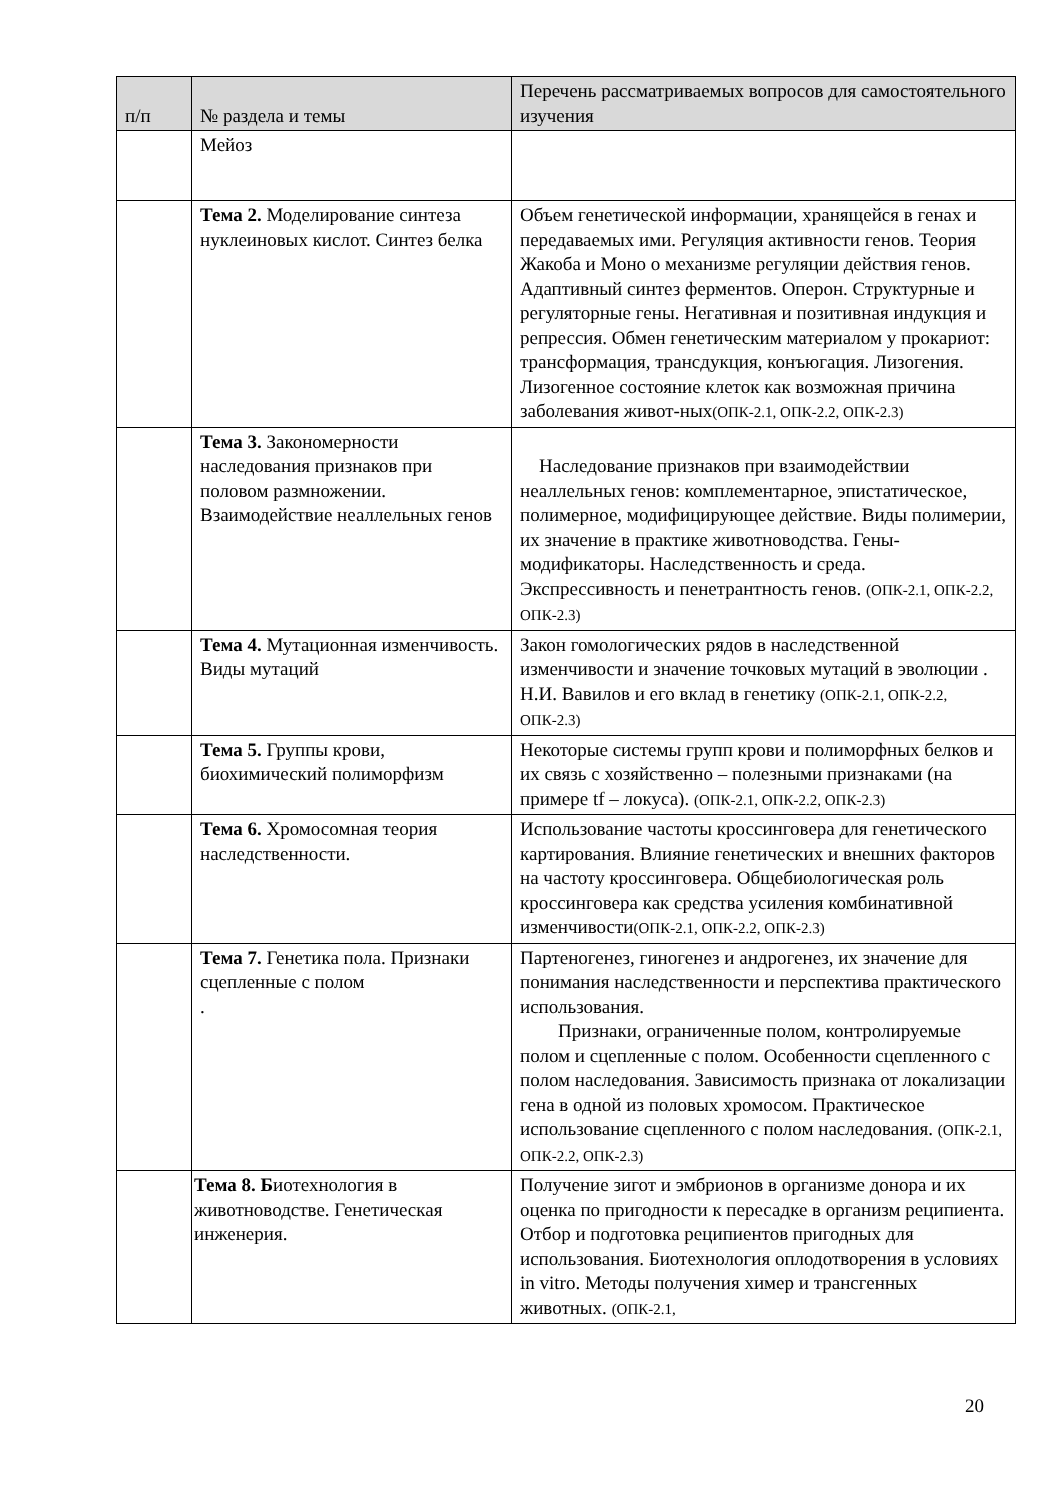| п/п | № раздела и темы | Перечень рассматриваемых вопросов для самостоятельного изучения |
| --- | --- | --- |
| | Мейоз | |
| | Тема 2. Моделирование синтеза нуклеиновых кислот. Синтез белка | Объем генетической информации, хранящейся в генах и передаваемых ими. Регуляция активности генов. Теория Жакоба и Моно о механизме регуляции действия генов. Адаптивный синтез ферментов. Оперон. Структурные и регуляторные гены. Негативная и позитивная индукция и репрессия. Обмен генетическим материалом у прокариот: трансформация, трансдукция, конъюгация. Лизогения. Лизогенное состояние клеток как возможная причина заболевания живот-ных (ОПК-2.1, ОПК-2.2, ОПК-2.3) |
| | Тема 3. Закономерности наследования признаков при половом размножении. Взаимодействие неаллельных генов | Наследование признаков при взаимодействии неаллельных генов: комплементарное, эпистатическое, полимерное, модифицирующее действие. Виды полимерии, их значение в практике животноводства. Гены-модификаторы. Наследственность и среда. Экспрессивность и пенетрантность генов. (ОПК-2.1, ОПК-2.2, ОПК-2.3) |
| | Тема 4. Мутационная изменчивость. Виды мутаций | Закон гомологических рядов в наследственной изменчивости и значение точковых мутаций в эволюции . Н.И. Вавилов и его вклад в генетику (ОПК-2.1, ОПК-2.2, ОПК-2.3) |
| | Тема 5. Группы крови, биохимический полиморфизм | Некоторые системы групп крови и полиморфных белков и их связь с хозяйственно – полезными признаками (на примере tf – локуса). (ОПК-2.1, ОПК-2.2, ОПК-2.3) |
| | Тема 6. Хромосомная теория наследственности. | Использование частоты кроссинговера для генетического картирования. Влияние генетических и внешних факторов на частоту кроссинговера. Общебиологическая роль кроссинговера как средства усиления комбинативной изменчивости (ОПК-2.1, ОПК-2.2, ОПК-2.3) |
| | Тема 7. Генетика пола. Признаки сцепленные с полом . | Партеногенез, гиногенез и андрогенез, их значение для понимания наследственности и перспектива практического использования. Признаки, ограниченные полом, контролируемые полом и сцепленные с полом. Особенности сцепленного с полом наследования. Зависимость признака от локализации гена в одной из половых хромосом. Практическое использование сцепленного с полом наследования. (ОПК-2.1, ОПК-2.2, ОПК-2.3) |
| | Тема 8. Б иотехнология в животноводстве. Генетическая инженерия. | Получение зигот и эмбрионов в организме донора и их оценка по пригодности к пересадке в организм реципиента. Отбор и подготовка реципиентов пригодных для использования. Биотехнология оплодотворения в условиях in vitro. Методы получения химер и трансгенных животных. (ОПК-2.1, |
20